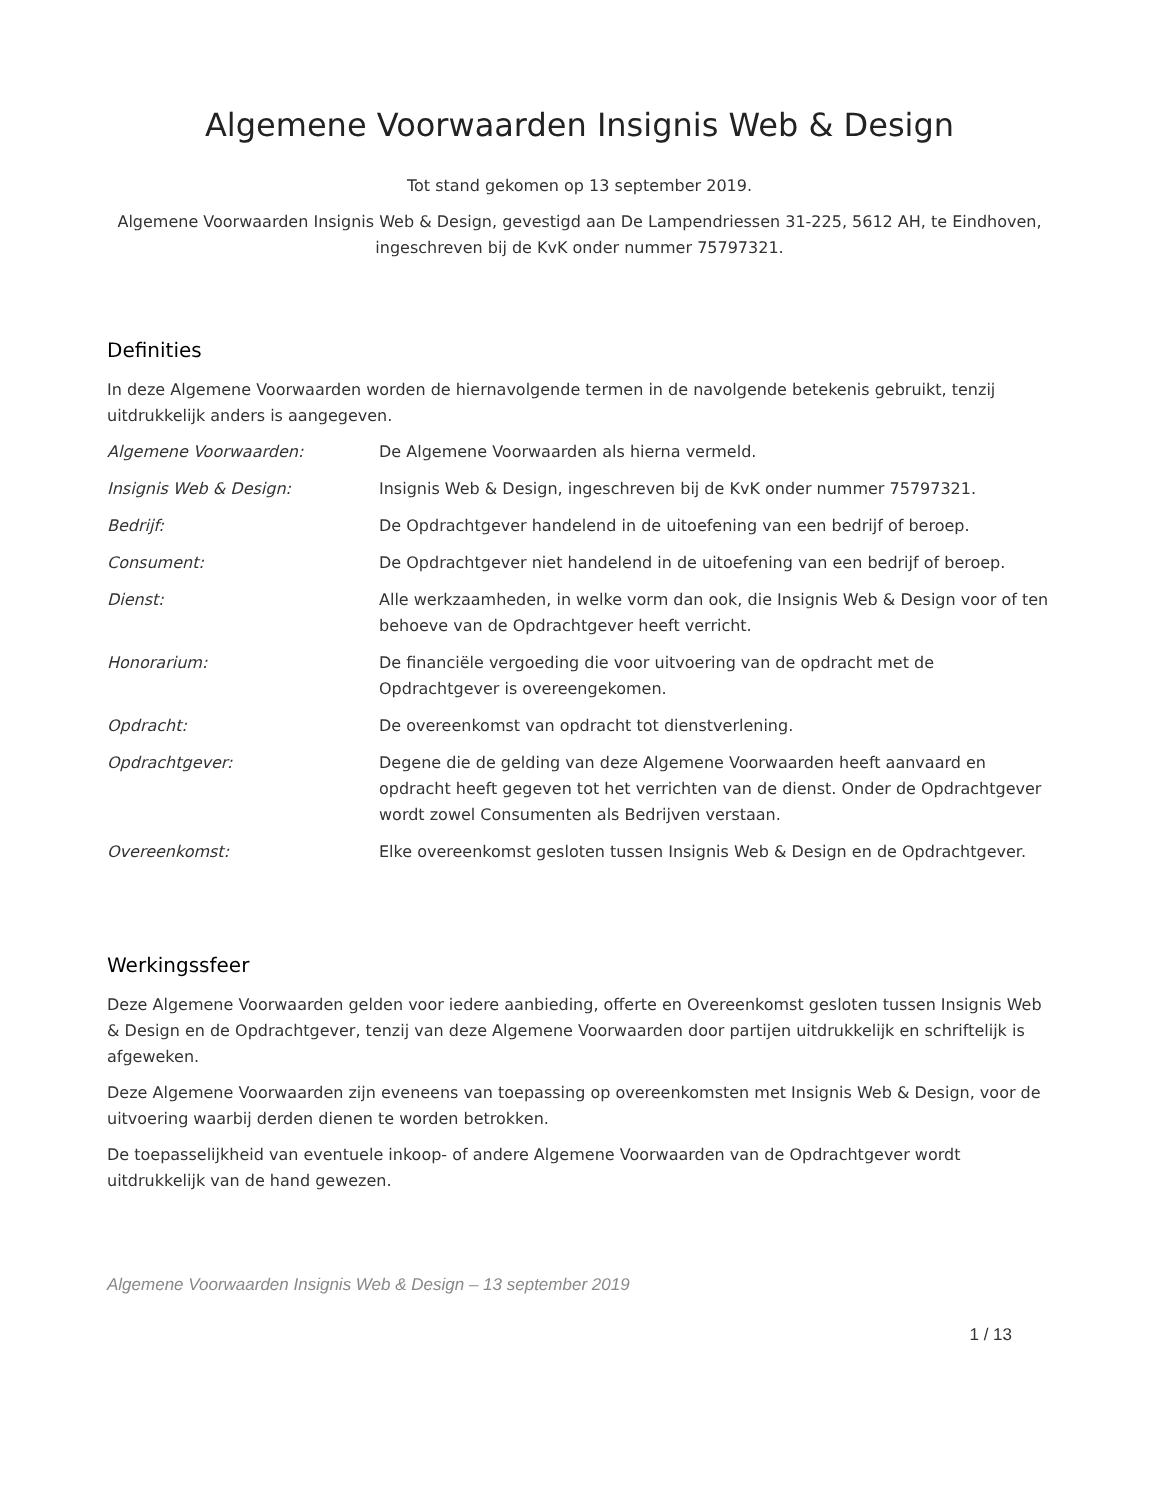Algemene Voorwaarden Insignis Web & Design
Tot stand gekomen op 13 september 2019.
Algemene Voorwaarden Insignis Web & Design, gevestigd aan De Lampendriessen 31-225, 5612 AH, te Eindhoven, ingeschreven bij de KvK onder nummer 75797321.
Definities
In deze Algemene Voorwaarden worden de hiernavolgende termen in de navolgende betekenis gebruikt, tenzij uitdrukkelijk anders is aangegeven.
| Algemene Voorwaarden: | De Algemene Voorwaarden als hierna vermeld. |
| Insignis Web & Design: | Insignis Web & Design, ingeschreven bij de KvK onder nummer 75797321. |
| Bedrijf: | De Opdrachtgever handelend in de uitoefening van een bedrijf of beroep. |
| Consument: | De Opdrachtgever niet handelend in de uitoefening van een bedrijf of beroep. |
| Dienst: | Alle werkzaamheden, in welke vorm dan ook, die Insignis Web & Design voor of ten behoeve van de Opdrachtgever heeft verricht. |
| Honorarium: | De financiële vergoeding die voor uitvoering van de opdracht met de Opdrachtgever is overeengekomen. |
| Opdracht: | De overeenkomst van opdracht tot dienstverlening. |
| Opdrachtgever: | Degene die de gelding van deze Algemene Voorwaarden heeft aanvaard en opdracht heeft gegeven tot het verrichten van de dienst. Onder de Opdrachtgever wordt zowel Consumenten als Bedrijven verstaan. |
| Overeenkomst: | Elke overeenkomst gesloten tussen Insignis Web & Design en de Opdrachtgever. |
Werkingssfeer
Deze Algemene Voorwaarden gelden voor iedere aanbieding, offerte en Overeenkomst gesloten tussen Insignis Web & Design en de Opdrachtgever, tenzij van deze Algemene Voorwaarden door partijen uitdrukkelijk en schriftelijk is afgeweken.
Deze Algemene Voorwaarden zijn eveneens van toepassing op overeenkomsten met Insignis Web & Design, voor de uitvoering waarbij derden dienen te worden betrokken.
De toepasselijkheid van eventuele inkoop- of andere Algemene Voorwaarden van de Opdrachtgever wordt uitdrukkelijk van de hand gewezen.
Algemene Voorwaarden Insignis Web & Design – 13 september 2019
1 / 13